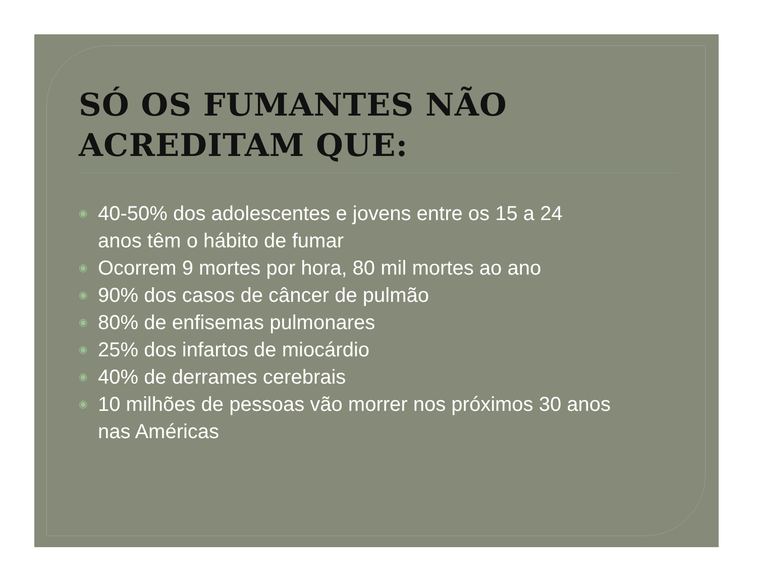SÓ OS FUMANTES NÃO
ACREDITAM QUE:
◉ 40-50% dos adolescentes e jovens entre os 15 a 24
anos têm o hábito de fumar
◉ Ocorrem 9 mortes por hora, 80 mil mortes ao ano
◉ 90% dos casos de câncer de pulmão
◉ 80% de enfisemas pulmonares
◉ 25% dos infartos de miocárdio
◉ 40% de derrames cerebrais
◉ 10 milhões de pessoas vão morrer nos próximos 30 anos
nas Américas